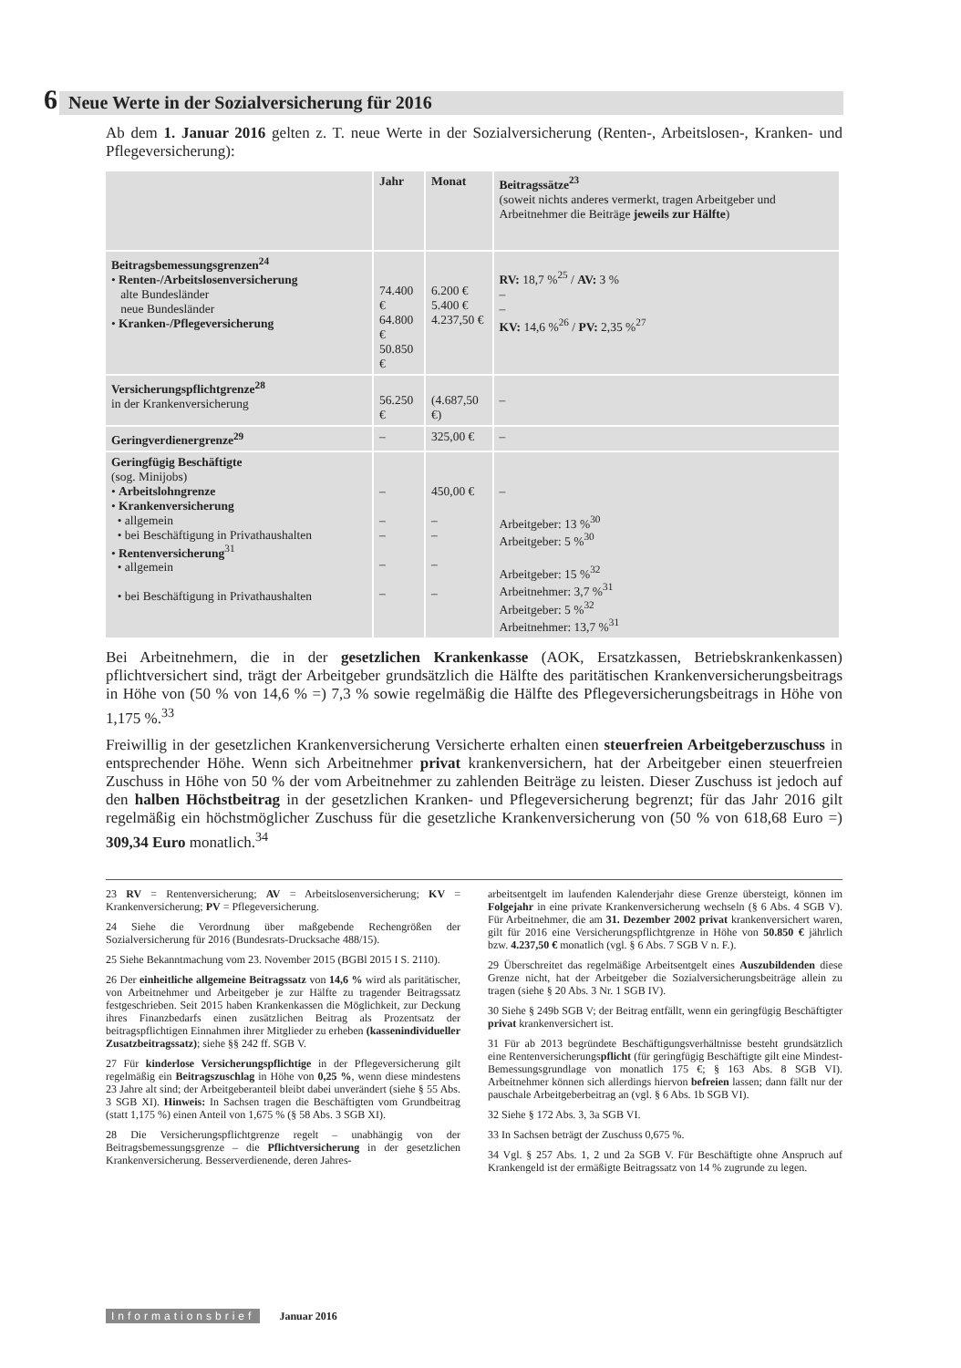6 Neue Werte in der Sozialversicherung für 2016
Ab dem 1. Januar 2016 gelten z. T. neue Werte in der Sozialversicherung (Renten-, Arbeitslosen-, Kranken- und Pflegeversicherung):
| | Jahr | Monat | Beitragssätze<sup>23</sup> (soweit nichts anderes vermerkt, tragen Arbeitgeber und Arbeitnehmer die Beiträge jeweils zur Hälfte ) |
| --- | --- | --- | --- |
| Beitragsbemessungsgrenzen<sup>24</sup> • Renten-/Arbeitslosenversicherung alte Bundesländer neue Bundesländer • Kranken-/Pflegeversicherung | 74.400 € 64.800 € 50.850 € | 6.200 € 5.400 € 4.237,50 € | RV: 18,7 %<sup>25</sup> / AV: 3 % – – KV: 14,6 %<sup>26</sup> / PV: 2,35 %<sup>27</sup> |
| Versicherungspflichtgrenze<sup>28</sup> in der Krankenversicherung | 56.250 € | (4.687,50 €) | – |
| Geringverdienergrenze<sup>29</sup> | – | 325,00 € | – |
| Geringfügig Beschäftigte (sog. Minijobs) • Arbeitslohngrenze • Krankenversicherung • allgemein • bei Beschäftigung in Privathaushalten • Rentenversicherung<sup>31</sup> • allgemein • bei Beschäftigung in Privathaushalten | – – – – – | 450,00 € – – – – | – Arbeitgeber: 13 %<sup>30</sup> Arbeitgeber: 5 %<sup>30</sup> Arbeitgeber: 15 %<sup>32</sup> Arbeitnehmer: 3,7 %<sup>31</sup> Arbeitgeber: 5 %<sup>32</sup> Arbeitnehmer: 13,7 %<sup>31</sup> |
Bei Arbeitnehmern, die in der gesetzlichen Krankenkasse (AOK, Ersatzkassen, Betriebskrankenkassen) pflichtversichert sind, trägt der Arbeitgeber grundsätzlich die Hälfte des paritätischen Krankenversicherungsbeitrags in Höhe von (50 % von 14,6 % =) 7,3 % sowie regelmäßig die Hälfte des Pflegeversicherungsbeitrags in Höhe von 1,175 %.<sup>33</sup>
Freiwillig in der gesetzlichen Krankenversicherung Versicherte erhalten einen steuerfreien Arbeitgeberzuschuss in entsprechender Höhe. Wenn sich Arbeitnehmer privat krankenversichern, hat der Arbeitgeber einen steuerfreien Zuschuss in Höhe von 50 % der vom Arbeitnehmer zu zahlenden Beiträge zu leisten. Dieser Zuschuss ist jedoch auf den halben Höchstbeitrag in der gesetzlichen Kranken- und Pflegeversicherung begrenzt; für das Jahr 2016 gilt regelmäßig ein höchstmöglicher Zuschuss für die gesetzliche Krankenversicherung von (50 % von 618,68 Euro =) 309,34 Euro monatlich.<sup>34</sup>
23 RV = Rentenversicherung; AV = Arbeitslosenversicherung; KV = Krankenversicherung; PV = Pflegeversicherung.
24 Siehe die Verordnung über maßgebende Rechengrößen der Sozialversicherung für 2016 (Bundesrats-Drucksache 488/15).
25 Siehe Bekanntmachung vom 23. November 2015 (BGBl 2015 I S. 2110).
26 Der einheitliche allgemeine Beitragssatz von 14,6 % wird als paritätischer, von Arbeitnehmer und Arbeitgeber je zur Hälfte zu tragender Beitragssatz festgeschrieben. Seit 2015 haben Krankenkassen die Möglichkeit, zur Deckung ihres Finanzbedarfs einen zusätzlichen Beitrag als Prozentsatz der beitragspflichtigen Einnahmen ihrer Mitglieder zu erheben (kassenindividueller Zusatzbeitragssatz); siehe §§ 242 ff. SGB V.
27 Für kinderlose Versicherungspflichtige in der Pflegeversicherung gilt regelmäßig ein Beitragszuschlag in Höhe von 0,25 %, wenn diese mindestens 23 Jahre alt sind; der Arbeitgeberanteil bleibt dabei unverändert (siehe § 55 Abs. 3 SGB XI). Hinweis: In Sachsen tragen die Beschäftigten vom Grundbeitrag (statt 1,175 %) einen Anteil von 1,675 % (§ 58 Abs. 3 SGB XI).
28 Die Versicherungspflichtgrenze regelt – unabhängig von der Beitragsbemessungsgrenze – die Pflichtversicherung in der gesetzlichen Krankenversicherung. Besserverdienende, deren Jahres-
arbeitsentgelt im laufenden Kalenderjahr diese Grenze übersteigt, können im Folgejahr in eine private Krankenversicherung wechseln (§ 6 Abs. 4 SGB V). Für Arbeitnehmer, die am 31. Dezember 2002 privat krankenversichert waren, gilt für 2016 eine Versicherungspflichtgrenze in Höhe von 50.850 € jährlich bzw. 4.237,50 € monatlich (vgl. § 6 Abs. 7 SGB V n. F.).
29 Überschreitet das regelmäßige Arbeitsentgelt eines Auszubildenden diese Grenze nicht, hat der Arbeitgeber die Sozialversicherungsbeiträge allein zu tragen (siehe § 20 Abs. 3 Nr. 1 SGB IV).
30 Siehe § 249b SGB V; der Beitrag entfällt, wenn ein geringfügig Beschäftigter privat krankenversichert ist.
31 Für ab 2013 begründete Beschäftigungsverhältnisse besteht grundsätzlich eine Rentenversicherungspflicht (für geringfügig Beschäftigte gilt eine Mindest-Bemessungsgrundlage von monatlich 175 €; § 163 Abs. 8 SGB VI). Arbeitnehmer können sich allerdings hiervon befreien lassen; dann fällt nur der pauschale Arbeitgeberbeitrag an (vgl. § 6 Abs. 1b SGB VI).
32 Siehe § 172 Abs. 3, 3a SGB VI.
33 In Sachsen beträgt der Zuschuss 0,675 %.
34 Vgl. § 257 Abs. 1, 2 und 2a SGB V. Für Beschäftigte ohne Anspruch auf Krankengeld ist der ermäßigte Beitragssatz von 14 % zugrunde zu legen.
Informationsbrief Januar 2016